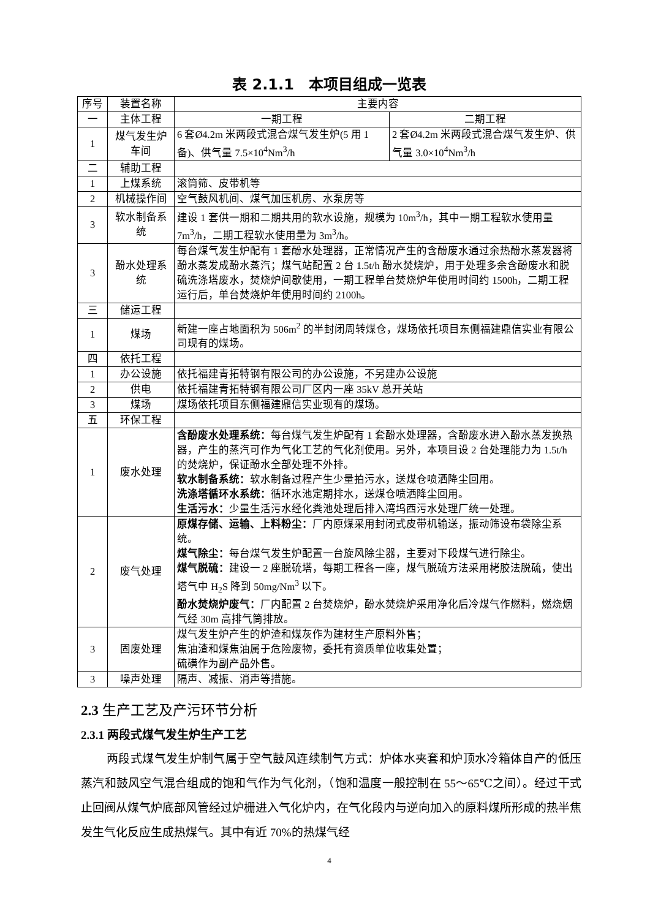表 2.1.1　本项目组成一览表
| 序号 | 装置名称 | 主要内容 | |
| 一 | 主体工程 | 一期工程 | 二期工程 |
| 1 | 煤气发生炉车间 | 6 套Ø4.2m 米两段式混合煤气发生炉(5 用 1 备)、供气量 7.5×10<sup>4</sup>Nm<sup>3</sup>/h | 2 套Ø4.2m 米两段式混合煤气发生炉、供气量 3.0×10<sup>4</sup>Nm<sup>3</sup>/h |
| 二 | 辅助工程 | | |
| 1 | 上煤系统 | 滚筒筛、皮带机等 | |
| 2 | 机械操作间 | 空气鼓风机间、煤气加压机房、水泵房等 | |
| 3 | 软水制备系统 | 建设 1 套供一期和二期共用的软水设施，规模为 10m<sup>3</sup>/h，其中一期工程软水使用量 7m<sup>3</sup>/h，二期工程软水使用量为 3m<sup>3</sup>/h。 | |
| 3 | 酚水处理系统 | 每台煤气发生炉配有 1 套酚水处理器，正常情况产生的含酚废水通过余热酚水蒸发器将酚水蒸发成酚水蒸汽；煤气站配置 2 台 1.5t/h 酚水焚烧炉，用于处理多余含酚废水和脱硫洗涤塔废水，焚烧炉间歇使用，一期工程单台焚烧炉年使用时间约 1500h，二期工程运行后，单台焚烧炉年使用时间约 2100h。 | |
| 三 | 储运工程 | | |
| 1 | 煤场 | 新建一座占地面积为 506m<sup>2</sup> 的半封闭周转煤仓，煤场依托项目东侧福建鼎信实业有限公司现有的煤场。 | |
| 四 | 依托工程 | | |
| 1 | 办公设施 | 依托福建青拓特钢有限公司的办公设施，不另建办公设施 | |
| 2 | 供电 | 依托福建青拓特钢有限公司厂区内一座 35kV 总开关站 | |
| 3 | 煤场 | 煤场依托项目东侧福建鼎信实业现有的煤场。 | |
| 五 | 环保工程 | | |
| 1 | 废水处理 | 含酚废水处理系统： 每台煤气发生炉配有 1 套酚水处理器，含酚废水进入酚水蒸发换热器，产生的蒸汽可作为气化工艺的气化剂使用。另外，本项目设 2 台处理能力为 1.5t/h 的焚烧炉，保证酚水全部处理不外排。 软水制备系统： 软水制备过程产生少量拍污水，送煤仓喷洒降尘回用。 洗涤塔循环水系统： 循环水池定期排水，送煤仓喷洒降尘回用。 生活污水： 少量生活污水经化粪池处理后排入湾坞西污水处理厂统一处理。 | |
| 2 | 废气处理 | 原煤存储、运输、上料粉尘： 厂内原煤采用封闭式皮带机输送，振动筛设布袋除尘系统。 煤气除尘： 每台煤气发生炉配置一台旋风除尘器，主要对下段煤气进行除尘。 煤气脱硫： 建设一 2 座脱硫塔，每期工程各一座，煤气脱硫方法采用栲胶法脱硫，使出塔气中 H<sub>2</sub>S 降到 50mg/Nm<sup>3</sup> 以下。 酚水焚烧炉废气： 厂内配置 2 台焚烧炉，酚水焚烧炉采用净化后冷煤气作燃料，燃烧烟气经 30m 高排气筒排放。 | |
| 3 | 固废处理 | 煤气发生炉产生的炉渣和煤灰作为建材生产原料外售； 焦油渣和煤焦油属于危险废物，委托有资质单位收集处置； 硫磺作为副产品外售。 | |
| 3 | 噪声处理 | 隔声、减振、消声等措施。 | |
2.3 生产工艺及产污环节分析
2.3.1 两段式煤气发生炉生产工艺
两段式煤气发生炉制气属于空气鼓风连续制气方式：炉体水夹套和炉顶水冷箱体自产的低压蒸汽和鼓风空气混合组成的饱和气作为气化剂，（饱和温度一般控制在 55～65℃之间）。经过干式止回阀从煤气炉底部风管经过炉栅进入气化炉内，在气化段内与逆向加入的原料煤所形成的热半焦发生气化反应生成热煤气。其中有近 70%的热煤气经
4